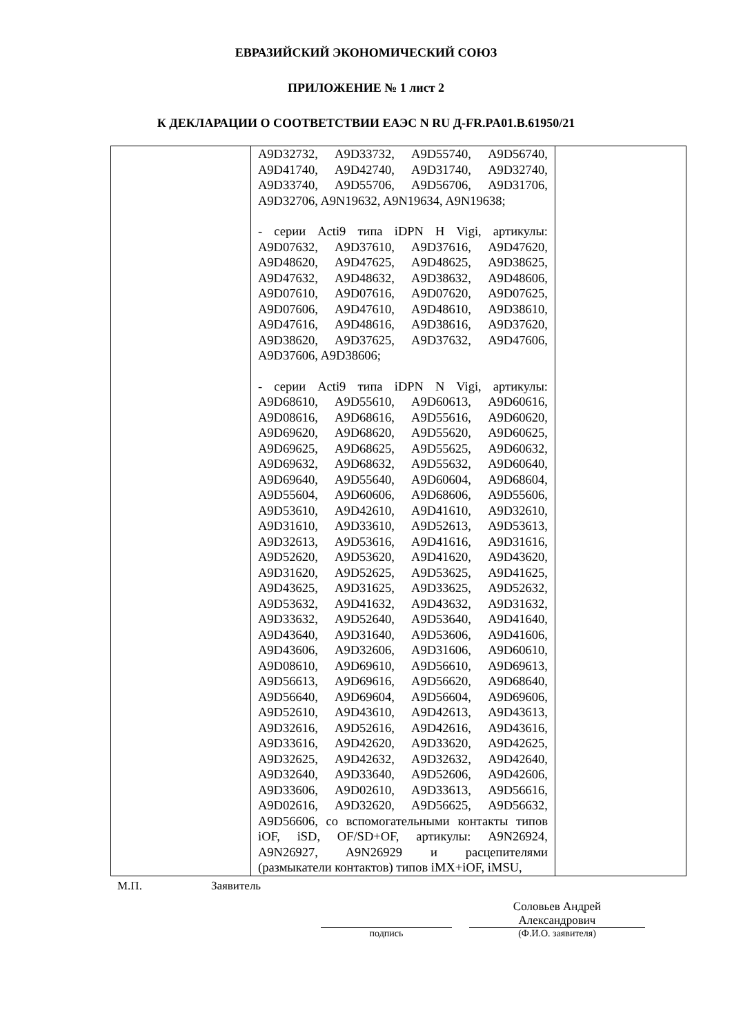ЕВРАЗИЙСКИЙ ЭКОНОМИЧЕСКИЙ СОЮЗ
ПРИЛОЖЕНИЕ № 1 лист 2
К ДЕКЛАРАЦИИ О СООТВЕТСТВИИ ЕАЭС N RU Д-FR.PA01.B.61950/21
| | A9D32732, A9D33732, A9D55740, A9D56740, A9D41740, A9D42740, A9D31740, A9D32740, A9D33740, A9D55706, A9D56706, A9D31706, A9D32706, A9N19632, A9N19634, A9N19638; - серии Acti9 типа iDPN H Vigi, артикулы: A9D07632, A9D37610, A9D37616, A9D47620, A9D48620, A9D47625, A9D48625, A9D38625, A9D47632, A9D48632, A9D38632, A9D48606, A9D07610, A9D07616, A9D07620, A9D07625, A9D07606, A9D47610, A9D48610, A9D38610, A9D47616, A9D48616, A9D38616, A9D37620, A9D38620, A9D37625, A9D37632, A9D47606, A9D37606, A9D38606; - серии Acti9 типа iDPN N Vigi, артикулы: A9D68610, A9D55610, A9D60613, A9D60616, A9D08616, A9D68616, A9D55616, A9D60620, A9D69620, A9D68620, A9D55620, A9D60625, A9D69625, A9D68625, A9D55625, A9D60632, A9D69632, A9D68632, A9D55632, A9D60640, A9D69640, A9D55640, A9D60604, A9D68604, A9D55604, A9D60606, A9D68606, A9D55606, A9D53610, A9D42610, A9D41610, A9D32610, A9D31610, A9D33610, A9D52613, A9D53613, A9D32613, A9D53616, A9D41616, A9D31616, A9D52620, A9D53620, A9D41620, A9D43620, A9D31620, A9D52625, A9D53625, A9D41625, A9D43625, A9D31625, A9D33625, A9D52632, A9D53632, A9D41632, A9D43632, A9D31632, A9D33632, A9D52640, A9D53640, A9D41640, A9D43640, A9D31640, A9D53606, A9D41606, A9D43606, A9D32606, A9D31606, A9D60610, A9D08610, A9D69610, A9D56610, A9D69613, A9D56613, A9D69616, A9D56620, A9D68640, A9D56640, A9D69604, A9D56604, A9D69606, A9D52610, A9D43610, A9D42613, A9D43613, A9D32616, A9D52616, A9D42616, A9D43616, A9D33616, A9D42620, A9D33620, A9D42625, A9D32625, A9D42632, A9D32632, A9D42640, A9D32640, A9D33640, A9D52606, A9D42606, A9D33606, A9D02610, A9D33613, A9D56616, A9D02616, A9D32620, A9D56625, A9D56632, A9D56606, со вспомогательными контакты типов iOF, iSD, OF/SD+OF, артикулы: A9N26924, A9N26927, A9N26929 и расцепителями (размыкатели контактов) типов iMX+iOF, iMSU, | |
М.П. Заявитель
подпись
Соловьев Андрей
Александрович
(Ф.И.О. заявителя)